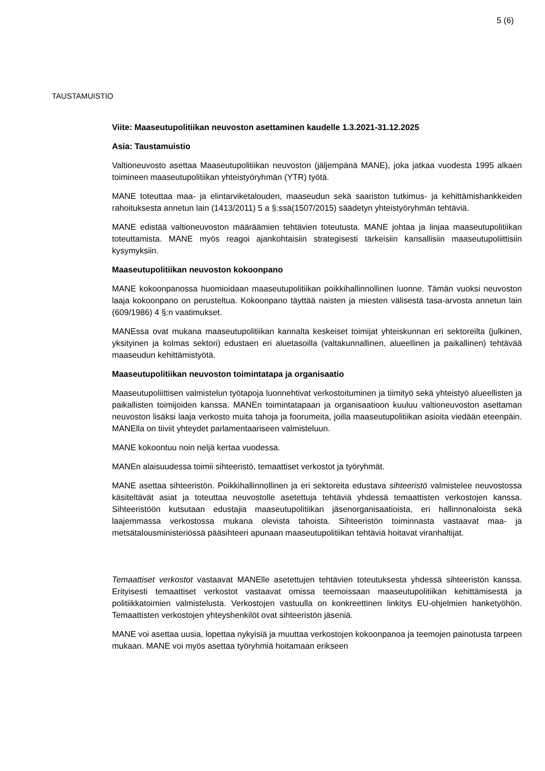5 (6)
TAUSTAMUISTIO
Viite: Maaseutupolitiikan neuvoston asettaminen kaudelle 1.3.2021-31.12.2025
Asia: Taustamuistio
Valtioneuvosto asettaa Maaseutupolitiikan neuvoston (jäljempänä MANE), joka jatkaa vuodesta 1995 alkaen toimineen maaseutupolitiikan yhteistyöryhmän (YTR) työtä.
MANE toteuttaa maa- ja elintarviketalouden, maaseudun sekä saariston tutkimus- ja kehittämishankkeiden rahoituksesta annetun lain (1413/2011) 5 a §:ssä(1507/2015) säädetyn yhteistyöryhmän tehtäviä.
MANE edistää valtioneuvoston määräämien tehtävien toteutusta. MANE johtaa ja linjaa maaseutupolitiikan toteuttamista. MANE myös reagoi ajankohtaisiin strategisesti tärkeisiin kansallisiin maaseutupoliittisiin kysymyksiin.
Maaseutupolitiikan neuvoston kokoonpano
MANE kokoonpanossa huomioidaan maaseutupolitiikan poikkihallinnollinen luonne. Tämän vuoksi neuvoston laaja kokoonpano on perusteltua. Kokoonpano täyttää naisten ja miesten välisestä tasa-arvosta annetun lain (609/1986) 4 §:n vaatimukset.
MANEssa ovat mukana maaseutupolitiikan kannalta keskeiset toimijat yhteiskunnan eri sektoreilta (julkinen, yksityinen ja kolmas sektori) edustaen eri aluetasoilla (valtakunnallinen, alueellinen ja paikallinen) tehtävää maaseudun kehittämistyötä.
Maaseutupolitiikan neuvoston toimintatapa ja organisaatio
Maaseutupoliittisen valmistelun työtapoja luonnehtivat verkostoituminen ja tiimityö sekä yhteistyö alueellisten ja paikallisten toimijoiden kanssa. MANEn toimintatapaan ja organisaatioon kuuluu valtioneuvoston asettaman neuvoston lisäksi laaja verkosto muita tahoja ja foorumeita, joilla maaseutupolitiikan asioita viedään eteenpäin. MANElla on tiiviit yhteydet parlamentaariseen valmisteluun.
MANE kokoontuu noin neljä kertaa vuodessa.
MANEn alaisuudessa toimii sihteeristö, temaattiset verkostot ja työryhmät.
MANE asettaa sihteeristön. Poikkihallinnollinen ja eri sektoreita edustava sihteeristö valmistelee neuvostossa käsiteltävät asiat ja toteuttaa neuvostolle asetettuja tehtäviä yhdessä temaattisten verkostojen kanssa. Sihteeristöön kutsutaan edustajia maaseutupolitiikan jäsenorganisaatioista, eri hallinnonaloista sekä laajemmassa verkostossa mukana olevista tahoista. Sihteeristön toiminnasta vastaavat maa- ja metsätalousministeriössä pääsihteeri apunaan maaseutupolitiikan tehtäviä hoitavat viranhaltijat.
Temaattiset verkostot vastaavat MANElle asetettujen tehtävien toteutuksesta yhdessä sihteeristön kanssa. Erityisesti temaattiset verkostot vastaavat omissa teemoissaan maaseutupolitiikan kehittämisestä ja politiikkatoimien valmistelusta. Verkostojen vastuulla on konkreettinen linkitys EU-ohjelmien hanketyöhön. Temaattisten verkostojen yhteyshenkilöt ovat sihteeristön jäseniä.
MANE voi asettaa uusia, lopettaa nykyisiä ja muuttaa verkostojen kokoonpanoa ja teemojen painotusta tarpeen mukaan. MANE voi myös asettaa työryhmiä hoitamaan erikseen